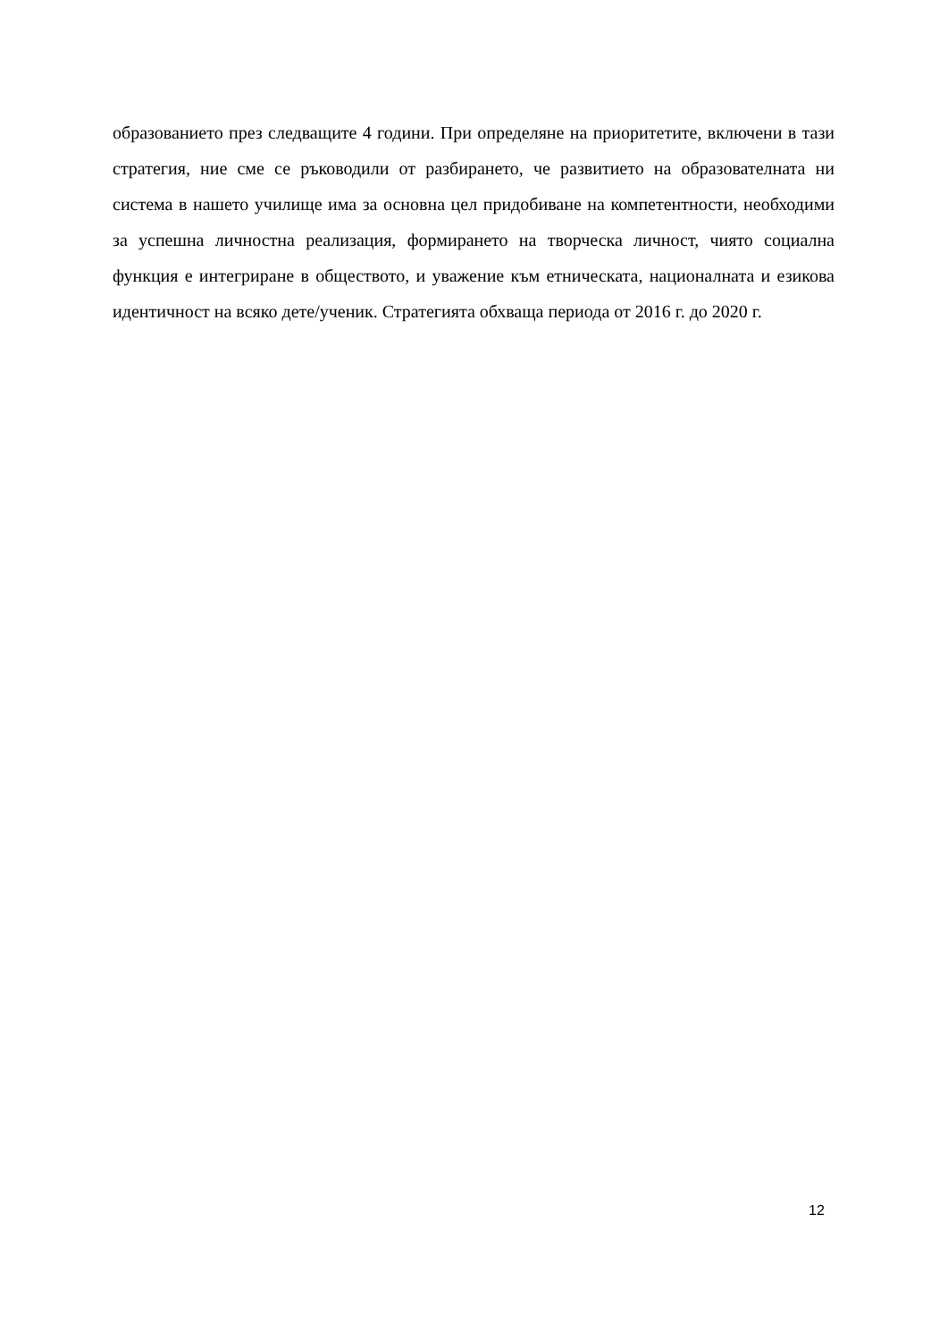образованието през следващите 4 години. При определяне на приоритетите, включени в тази стратегия, ние сме се ръководили от разбирането, че развитието на образователната ни система в нашето училище има за основна цел придобиване на компетентности, необходими за успешна личностна реализация, формирането на творческа личност, чиято социална функция е интегриране в обществото, и уважение към етническата, националната и езикова идентичност на всяко дете/ученик. Стратегията обхваща периода от 2016 г. до 2020 г.
12